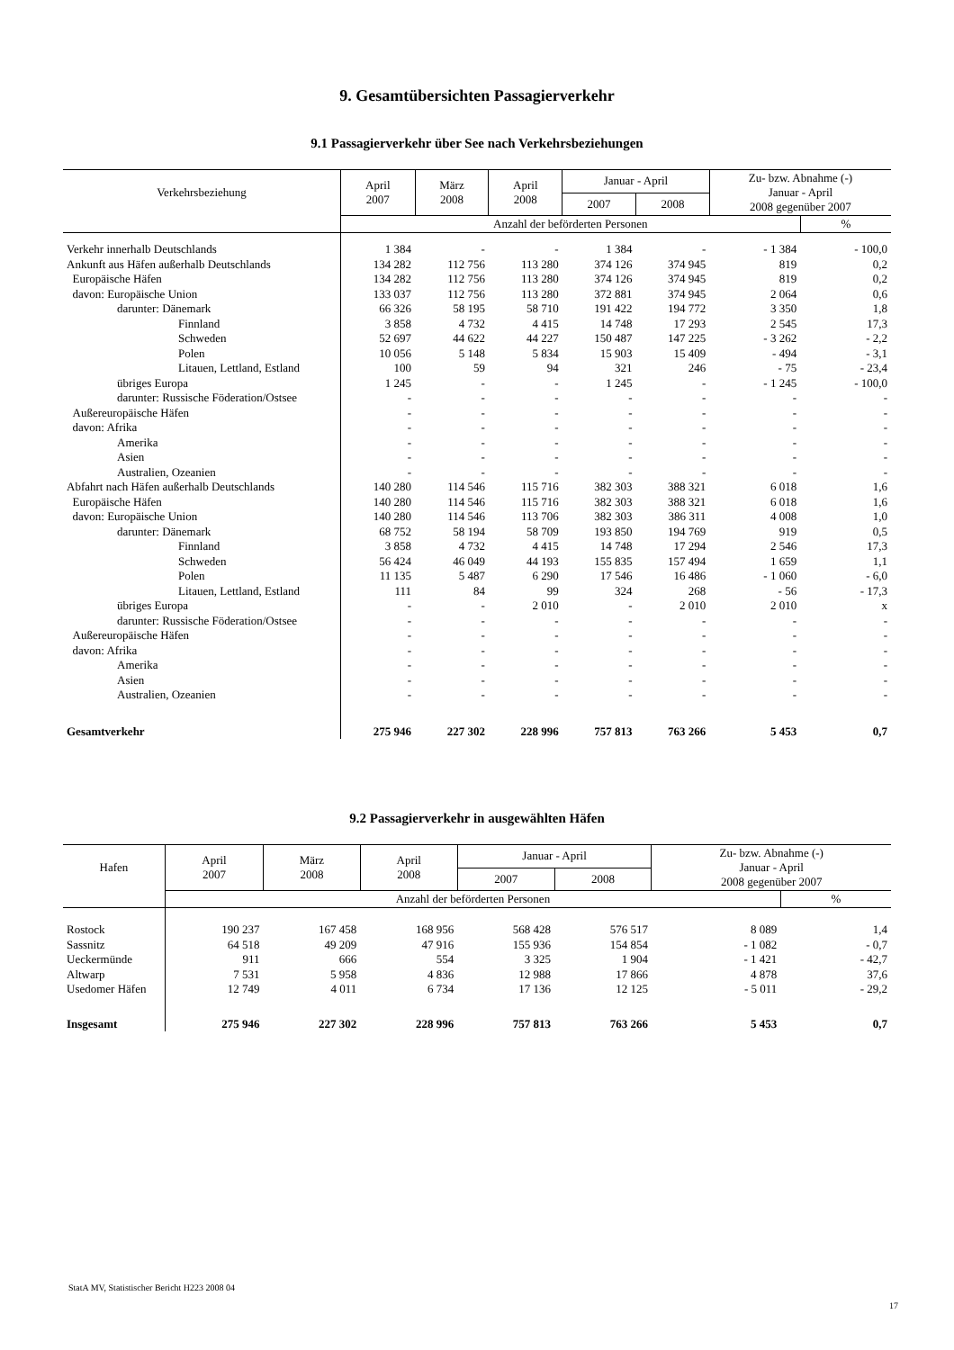9. Gesamtübersichten Passagierverkehr
9.1 Passagierverkehr über See nach Verkehrsbeziehungen
| Verkehrsbeziehung | April 2007 | März 2008 | April 2008 | Januar - April | | Zu- bzw. Abnahme (-) Januar - April 2008 gegenüber 2007 | |
| --- | --- | --- | --- | --- | --- | --- | --- |
| | | | | 2007 | 2008 | | |
| | Anzahl der beförderten Personen | | | | | | % |
| Verkehr innerhalb Deutschlands | 1 384 | - | - | 1 384 | - | - 1 384 | - 100,0 |
| Ankunft aus Häfen außerhalb Deutschlands | 134 282 | 112 756 | 113 280 | 374 126 | 374 945 | 819 | 0,2 |
| Europäische Häfen | 134 282 | 112 756 | 113 280 | 374 126 | 374 945 | 819 | 0,2 |
| davon: Europäische Union | 133 037 | 112 756 | 113 280 | 372 881 | 374 945 | 2 064 | 0,6 |
| darunter: Dänemark | 66 326 | 58 195 | 58 710 | 191 422 | 194 772 | 3 350 | 1,8 |
| Finnland | 3 858 | 4 732 | 4 415 | 14 748 | 17 293 | 2 545 | 17,3 |
| Schweden | 52 697 | 44 622 | 44 227 | 150 487 | 147 225 | - 3 262 | - 2,2 |
| Polen | 10 056 | 5 148 | 5 834 | 15 903 | 15 409 | - 494 | - 3,1 |
| Litauen, Lettland, Estland | 100 | 59 | 94 | 321 | 246 | - 75 | - 23,4 |
| übriges Europa | 1 245 | - | - | 1 245 | - | - 1 245 | - 100,0 |
| darunter: Russische Föderation/Ostsee | - | - | - | - | - | - | - |
| Außereuropäische Häfen | - | - | - | - | - | - | - |
| davon: Afrika | - | - | - | - | - | - | - |
| Amerika | - | - | - | - | - | - | - |
| Asien | - | - | - | - | - | - | - |
| Australien, Ozeanien | - | - | - | - | - | - | - |
| Abfahrt nach Häfen außerhalb Deutschlands | 140 280 | 114 546 | 115 716 | 382 303 | 388 321 | 6 018 | 1,6 |
| Europäische Häfen | 140 280 | 114 546 | 115 716 | 382 303 | 388 321 | 6 018 | 1,6 |
| davon: Europäische Union | 140 280 | 114 546 | 113 706 | 382 303 | 386 311 | 4 008 | 1,0 |
| darunter: Dänemark | 68 752 | 58 194 | 58 709 | 193 850 | 194 769 | 919 | 0,5 |
| Finnland | 3 858 | 4 732 | 4 415 | 14 748 | 17 294 | 2 546 | 17,3 |
| Schweden | 56 424 | 46 049 | 44 193 | 155 835 | 157 494 | 1 659 | 1,1 |
| Polen | 11 135 | 5 487 | 6 290 | 17 546 | 16 486 | - 1 060 | - 6,0 |
| Litauen, Lettland, Estland | 111 | 84 | 99 | 324 | 268 | - 56 | - 17,3 |
| übriges Europa | - | - | 2 010 | - | 2 010 | 2 010 | x |
| darunter: Russische Föderation/Ostsee | - | - | - | - | - | - | - |
| Außereuropäische Häfen | - | - | - | - | - | - | - |
| davon: Afrika | - | - | - | - | - | - | - |
| Amerika | - | - | - | - | - | - | - |
| Asien | - | - | - | - | - | - | - |
| Australien, Ozeanien | - | - | - | - | - | - | - |
| Gesamtverkehr | 275 946 | 227 302 | 228 996 | 757 813 | 763 266 | 5 453 | 0,7 |
9.2 Passagierverkehr in ausgewählten Häfen
| Hafen | April 2007 | März 2008 | April 2008 | Januar - April | | Zu- bzw. Abnahme (-) Januar - April 2008 gegenüber 2007 | |
| --- | --- | --- | --- | --- | --- | --- | --- |
| | | | | 2007 | 2008 | | |
| | Anzahl der beförderten Personen | | | | | | % |
| Rostock | 190 237 | 167 458 | 168 956 | 568 428 | 576 517 | 8 089 | 1,4 |
| Sassnitz | 64 518 | 49 209 | 47 916 | 155 936 | 154 854 | - 1 082 | - 0,7 |
| Ueckermünde | 911 | 666 | 554 | 3 325 | 1 904 | - 1 421 | - 42,7 |
| Altwarp | 7 531 | 5 958 | 4 836 | 12 988 | 17 866 | 4 878 | 37,6 |
| Usedomer Häfen | 12 749 | 4 011 | 6 734 | 17 136 | 12 125 | - 5 011 | - 29,2 |
| Insgesamt | 275 946 | 227 302 | 228 996 | 757 813 | 763 266 | 5 453 | 0,7 |
StatA MV, Statistischer Bericht H223 2008 04
17